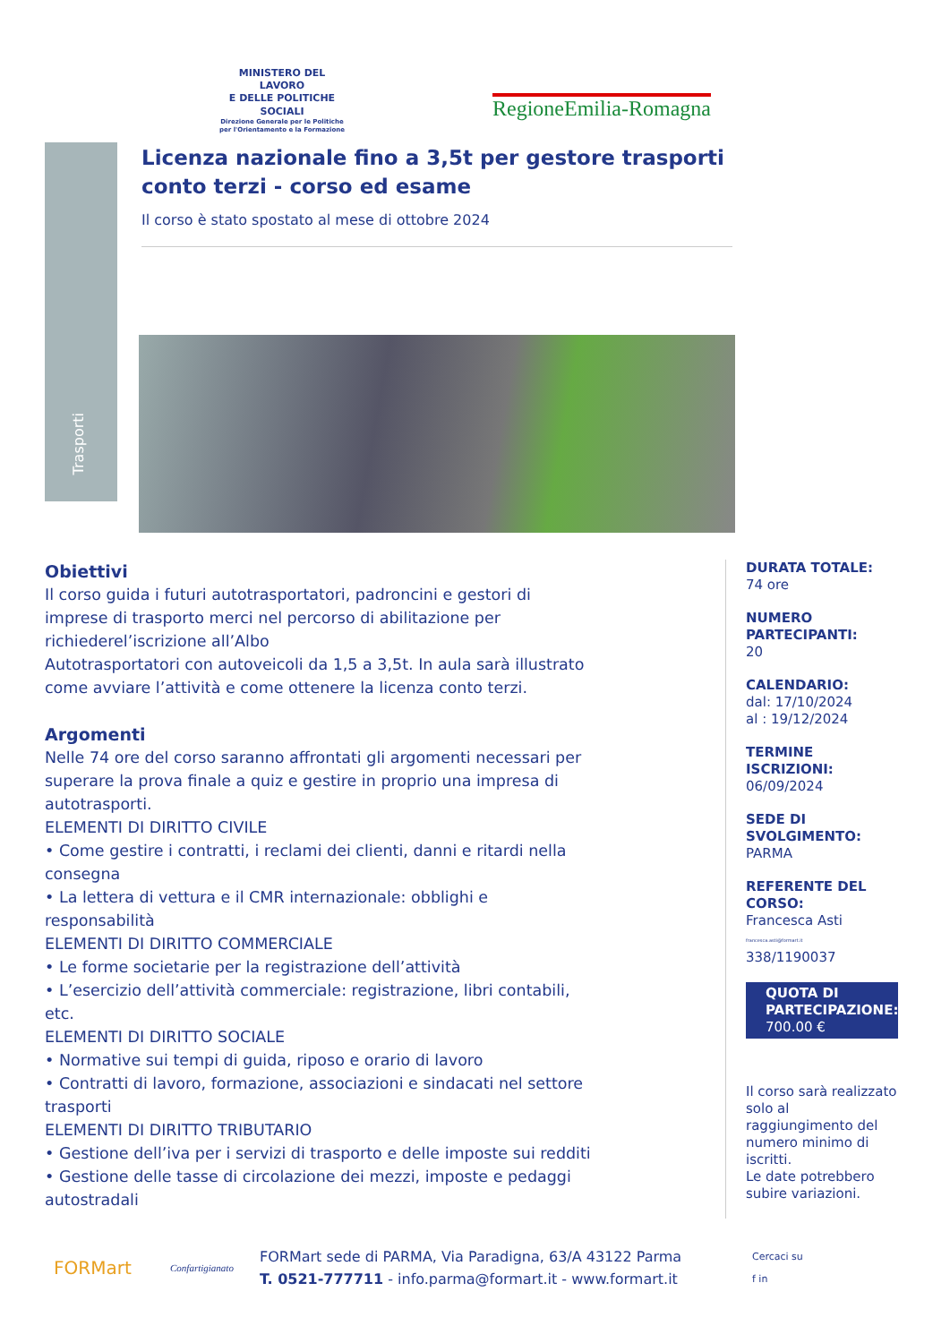MINISTERO DEL LAVORO
E DELLE POLITICHE SOCIALI
Direzione Generale per le Politiche
per l'Orientamento e la Formazione
RegioneEmilia-Romagna
Trasporti
Licenza nazionale fino a 3,5t per gestore trasporti conto terzi - corso ed esame
Il corso è stato spostato al mese di ottobre 2024
Obiettivi
Il corso guida i futuri autotrasportatori, padroncini e gestori di imprese di trasporto merci nel percorso di abilitazione per richiederel’iscrizione all’Albo
Autotrasportatori con autoveicoli da 1,5 a 3,5t. In aula sarà illustrato come avviare l’attività e come ottenere la licenza conto terzi.
Argomenti
Nelle 74 ore del corso saranno affrontati gli argomenti necessari per superare la prova finale a quiz e gestire in proprio una impresa di autotrasporti.
ELEMENTI DI DIRITTO CIVILE
• Come gestire i contratti, i reclami dei clienti, danni e ritardi nella consegna
• La lettera di vettura e il CMR internazionale: obblighi e responsabilità
ELEMENTI DI DIRITTO COMMERCIALE
• Le forme societarie per la registrazione dell’attività
• L’esercizio dell’attività commerciale: registrazione, libri contabili, etc.
ELEMENTI DI DIRITTO SOCIALE
• Normative sui tempi di guida, riposo e orario di lavoro
• Contratti di lavoro, formazione, associazioni e sindacati nel settore trasporti
ELEMENTI DI DIRITTO TRIBUTARIO
• Gestione dell’iva per i servizi di trasporto e delle imposte sui redditi
• Gestione delle tasse di circolazione dei mezzi, imposte e pedaggi autostradali
DURATA TOTALE:
74 ore
NUMERO PARTECIPANTI:
20
CALENDARIO:
dal: 17/10/2024
al : 19/12/2024
TERMINE ISCRIZIONI:
06/09/2024
SEDE DI SVOLGIMENTO:
PARMA
REFERENTE DEL CORSO:
Francesca Asti
francesca.asti@formart.it
338/1190037
QUOTA DI PARTECIPAZIONE:
700.00 €
Il corso sarà realizzato solo al raggiungimento del numero minimo di iscritti.
Le date potrebbero subire variazioni.
FORMart
Confartigianato
FORMart sede di PARMA, Via Paradigna, 63/A 43122 Parma
T. 0521-777711 - info.parma@formart.it - www.formart.it
Cercaci su
f in